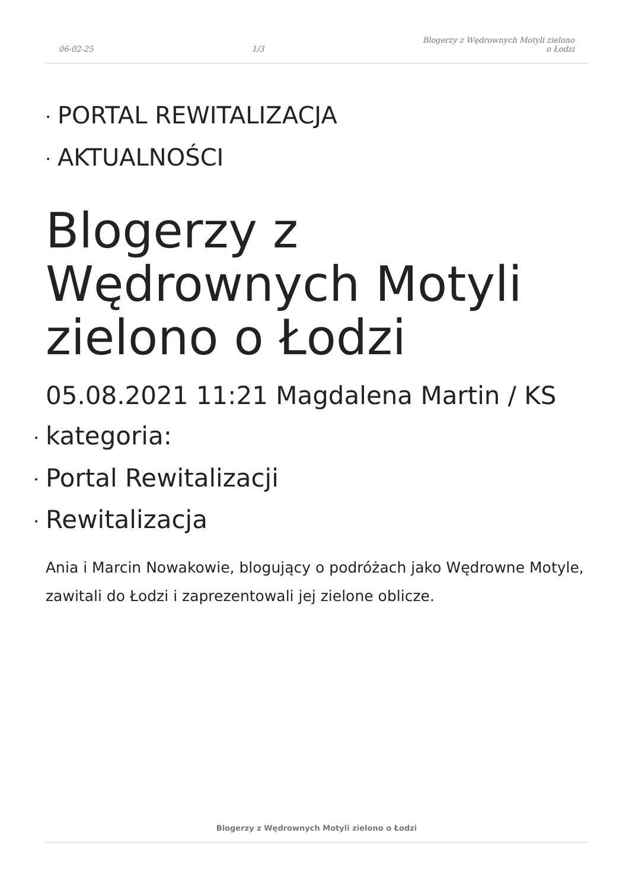06-02-25 1/3 Blogerzy z Wędrownych Motyli zielono
o Łodzi
• PORTAL REWITALIZACJA
• AKTUALNOŚCI
Blogerzy z Wędrownych Motyli zielono o Łodzi
05.08.2021 11:21 Magdalena Martin / KS
• kategoria:
• Portal Rewitalizacji
• Rewitalizacja
Ania i Marcin Nowakowie, blogujący o podróżach jako Wędrowne Motyle, zawitali do Łodzi i zaprezentowali jej zielone oblicze.
Blogerzy z Wędrownych Motyli zielono o Łodzi